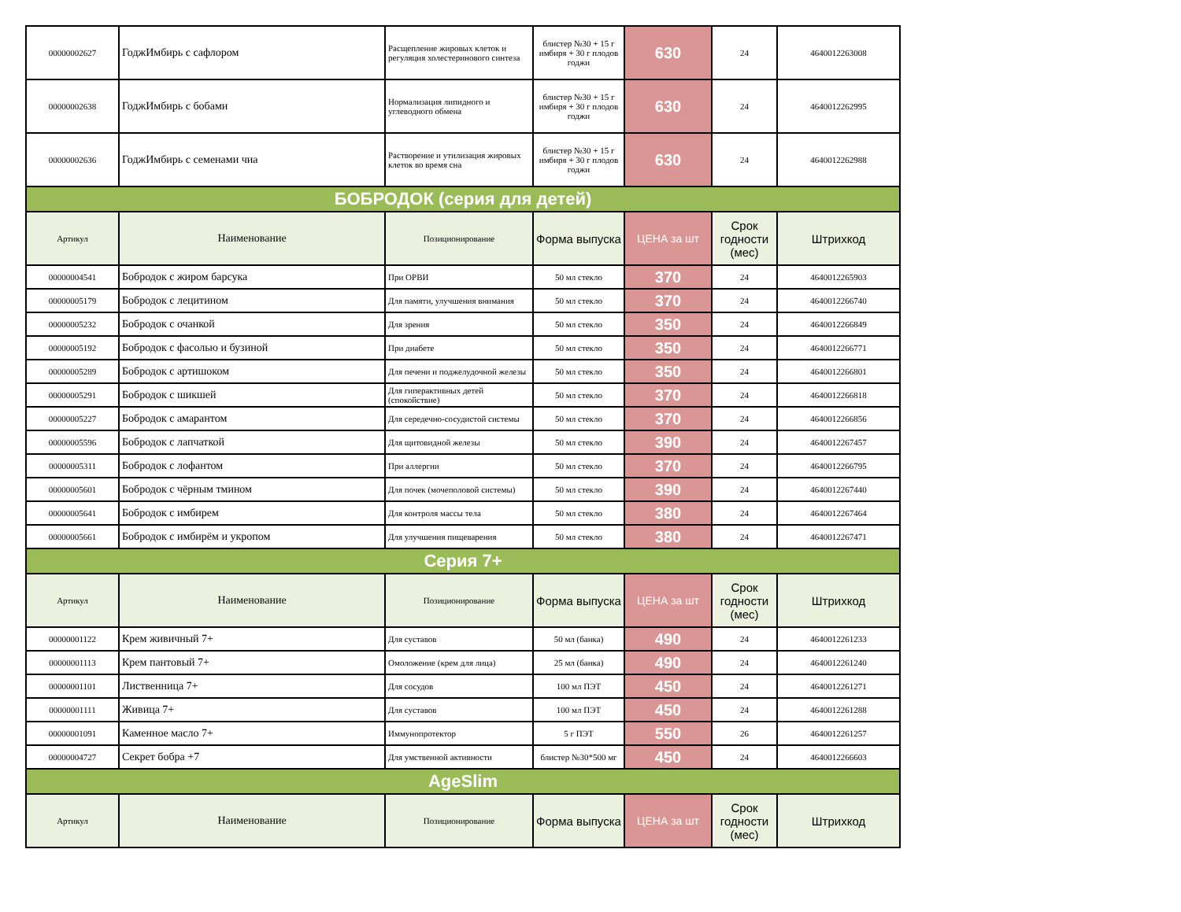| 00000002627 | ГоджИмбирь с сафлором | Расщепление жировых клеток и регуляция холестеринового синтеза | блистер №30 + 15 г имбиря + 30 г плодов годжи | 630 | 24 | 4640012263008 |
| 00000002638 | ГоджИмбирь с бобами | Нормализация липидного и углеводного обмена | блистер №30 + 15 г имбиря + 30 г плодов годжи | 630 | 24 | 4640012262995 |
| 00000002636 | ГоджИмбирь с семенами чиа | Растворение и утилизация жировых клеток во время сна | блистер №30 + 15 г имбиря + 30 г плодов годжи | 630 | 24 | 4640012262988 |
| БОБРОДОК (серия для детей) | | | | | | |
| Артикул | Наименование | Позиционирование | Форма выпуска | ЦЕНА за шт | Срок годности (мес) | Штрихкод |
| 00000004541 | Бобродок с жиром барсука | При ОРВИ | 50 мл стекло | 370 | 24 | 4640012265903 |
| 00000005179 | Бобродок с лецитином | Для памяти, улучшения внимания | 50 мл стекло | 370 | 24 | 4640012266740 |
| 00000005232 | Бобродок с очанкой | Для зрения | 50 мл стекло | 350 | 24 | 4640012266849 |
| 00000005192 | Бобродок с фасолью и бузиной | При диабете | 50 мл стекло | 350 | 24 | 4640012266771 |
| 00000005289 | Бобродок с артишоком | Для печени и поджелудочной железы | 50 мл стекло | 350 | 24 | 4640012266801 |
| 00000005291 | Бобродок с шикшей | Для гиперактивных детей (спокойствие) | 50 мл стекло | 370 | 24 | 4640012266818 |
| 00000005227 | Бобродок с амарантом | Для середечно-сосудистой системы | 50 мл стекло | 370 | 24 | 4640012266856 |
| 00000005596 | Бобродок с лапчаткой | Для щитовидной железы | 50 мл стекло | 390 | 24 | 4640012267457 |
| 00000005311 | Бобродок с лофантом | При аллергии | 50 мл стекло | 370 | 24 | 4640012266795 |
| 00000005601 | Бобродок с чёрным тмином | Для почек (мочеполовой системы) | 50 мл стекло | 390 | 24 | 4640012267440 |
| 00000005641 | Бобродок с имбирем | Для контроля массы тела | 50 мл стекло | 380 | 24 | 4640012267464 |
| 00000005661 | Бобродок с имбирём и укропом | Для улучшения пищеварения | 50 мл стекло | 380 | 24 | 4640012267471 |
| Серия 7+ | | | | | | |
| Артикул | Наименование | Позиционирование | Форма выпуска | ЦЕНА за шт | Срок годности (мес) | Штрихкод |
| 00000001122 | Крем живичный 7+ | Для суставов | 50 мл (банка) | 490 | 24 | 4640012261233 |
| 00000001113 | Крем пантовый 7+ | Омоложение (крем для лица) | 25 мл (банка) | 490 | 24 | 4640012261240 |
| 00000001101 | Лиственница 7+ | Для сосудов | 100 мл ПЭТ | 450 | 24 | 4640012261271 |
| 00000001111 | Живица 7+ | Для суставов | 100 мл ПЭТ | 450 | 24 | 4640012261288 |
| 00000001091 | Каменное масло 7+ | Иммунопротектор | 5 г ПЭТ | 550 | 26 | 4640012261257 |
| 00000004727 | Секрет бобра +7 | Для умственной активности | блистер №30*500 мг | 450 | 24 | 4640012266603 |
| AgeSlim | | | | | | |
| Артикул | Наименование | Позиционирование | Форма выпуска | ЦЕНА за шт | Срок годности (мес) | Штрихкод |